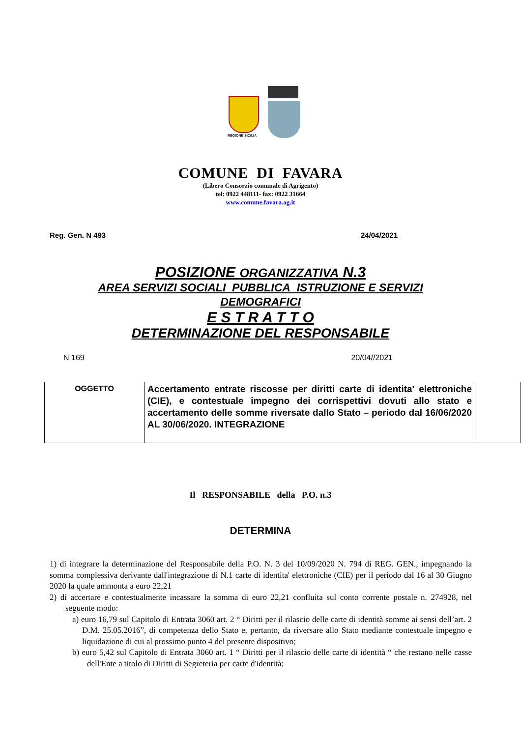REGIONE SICILIA
COMUNE DI FAVARA
(Libero Consorzio comunale di Agrigento)
tel: 0922 448111- fax: 0922 31664
www.comune.favara.ag.it
Reg. Gen. N 493 24/04/2021
POSIZIONE ORGANIZZATIVA N.3
AREA SERVIZI SOCIALI PUBBLICA ISTRUZIONE E SERVIZI
DEMOGRAFICI
E S T R A T T O
DETERMINAZIONE DEL RESPONSABILE
N 169 20/04//2021
| OGGETTO | Accertamento entrate riscosse per diritti carte di identita' elettroniche (CIE), e contestuale impegno dei corrispettivi dovuti allo stato e accertamento delle somme riversate dallo Stato – periodo dal 16/06/2020 AL 30/06/2020. INTEGRAZIONE | |
Il RESPONSABILE della P.O. n.3
DETERMINA
1) di integrare la determinazione del Responsabile della P.O. N. 3 del 10/09/2020 N. 794 di REG. GEN., impegnando la somma complessiva derivante dall'integrazione di N.1 carte di identita' elettroniche (CIE) per il periodo dal 16 al 30 Giugno 2020 la quale ammonta a euro 22,21
2) di accertare e contestualmente incassare la somma di euro 22,21 confluita sul conto corrente postale n. 274928, nel seguente modo:
a) euro 16,79 sul Capitolo di Entrata 3060 art. 2 “ Diritti per il rilascio delle carte di identità somme ai sensi dell’art. 2 D.M. 25.05.2016”, di competenza dello Stato e, pertanto, da riversare allo Stato mediante contestuale impegno e liquidazione di cui al prossimo punto 4 del presente dispositivo;
b) euro 5,42 sul Capitolo di Entrata 3060 art. 1 “ Diritti per il rilascio delle carte di identità “ che restano nelle casse dell'Ente a titolo di Diritti di Segreteria per carte d'identità;